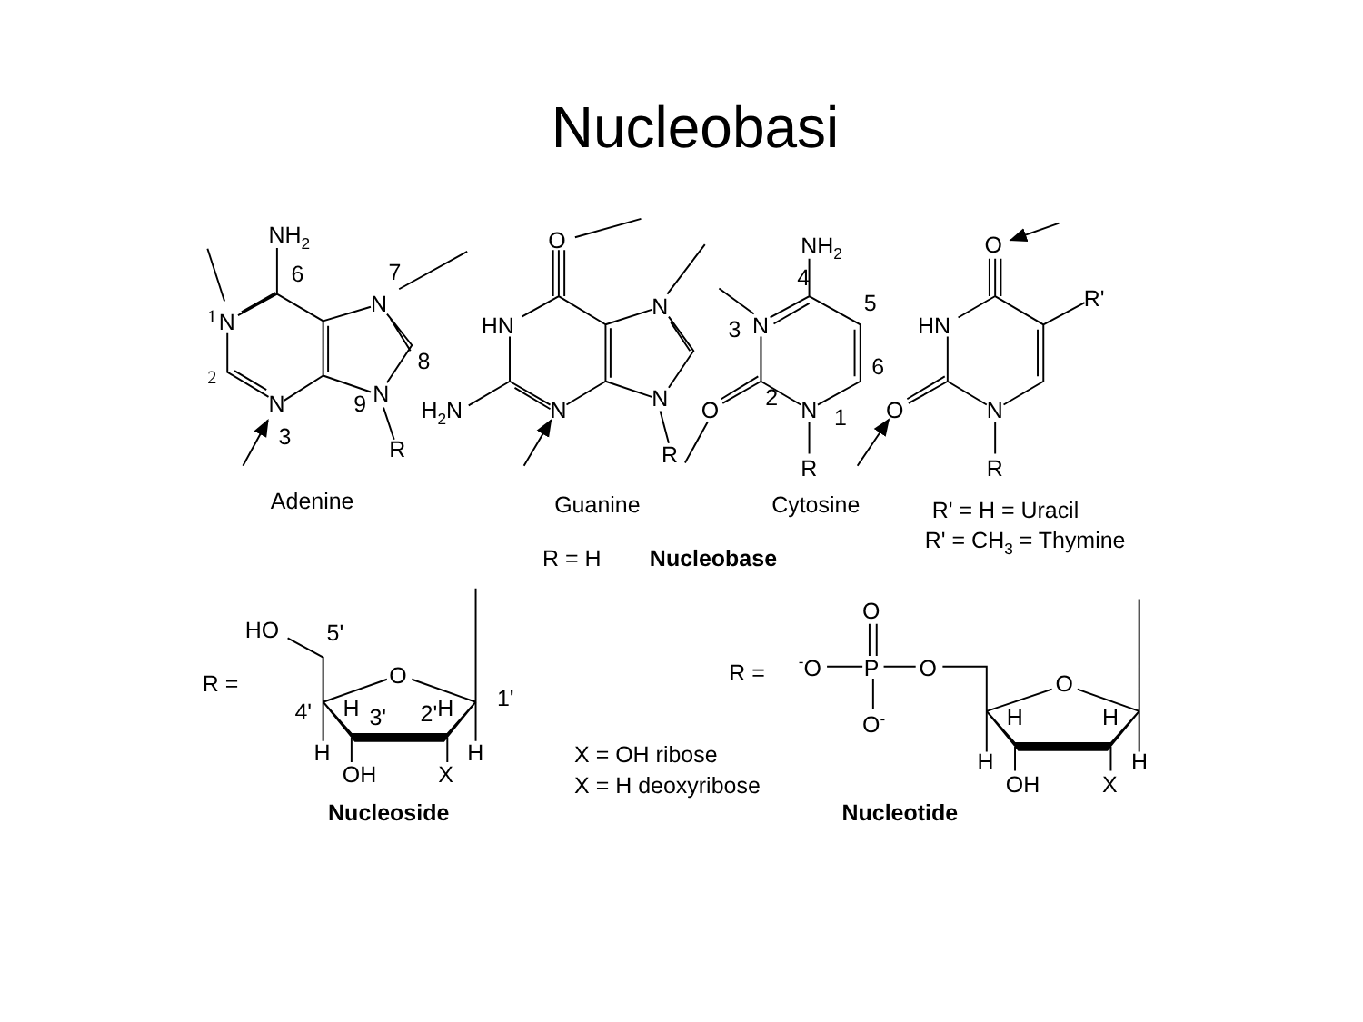Nucleobasi
NH2
6
7
1
N
N
8
2
9
N
N
3
R
Adenine
O
HN
N
H2N
N
N
R
Guanine
NH2
4
5
3
N
6
2
O
N
1
R
Cytosine
O
R'
HN
O
N
R
R' = H = Uracil
R' = CH3 = Thymine
R = H
Nucleobase
HO
5'
R =
O
1'
4'
H
3'
2'
H
H
H
OH
X
Nucleoside
X = OH ribose
X = H deoxyribose
R =
O
-O
P
O
O-
O
H
H
H
H
OH
X
Nucleotide